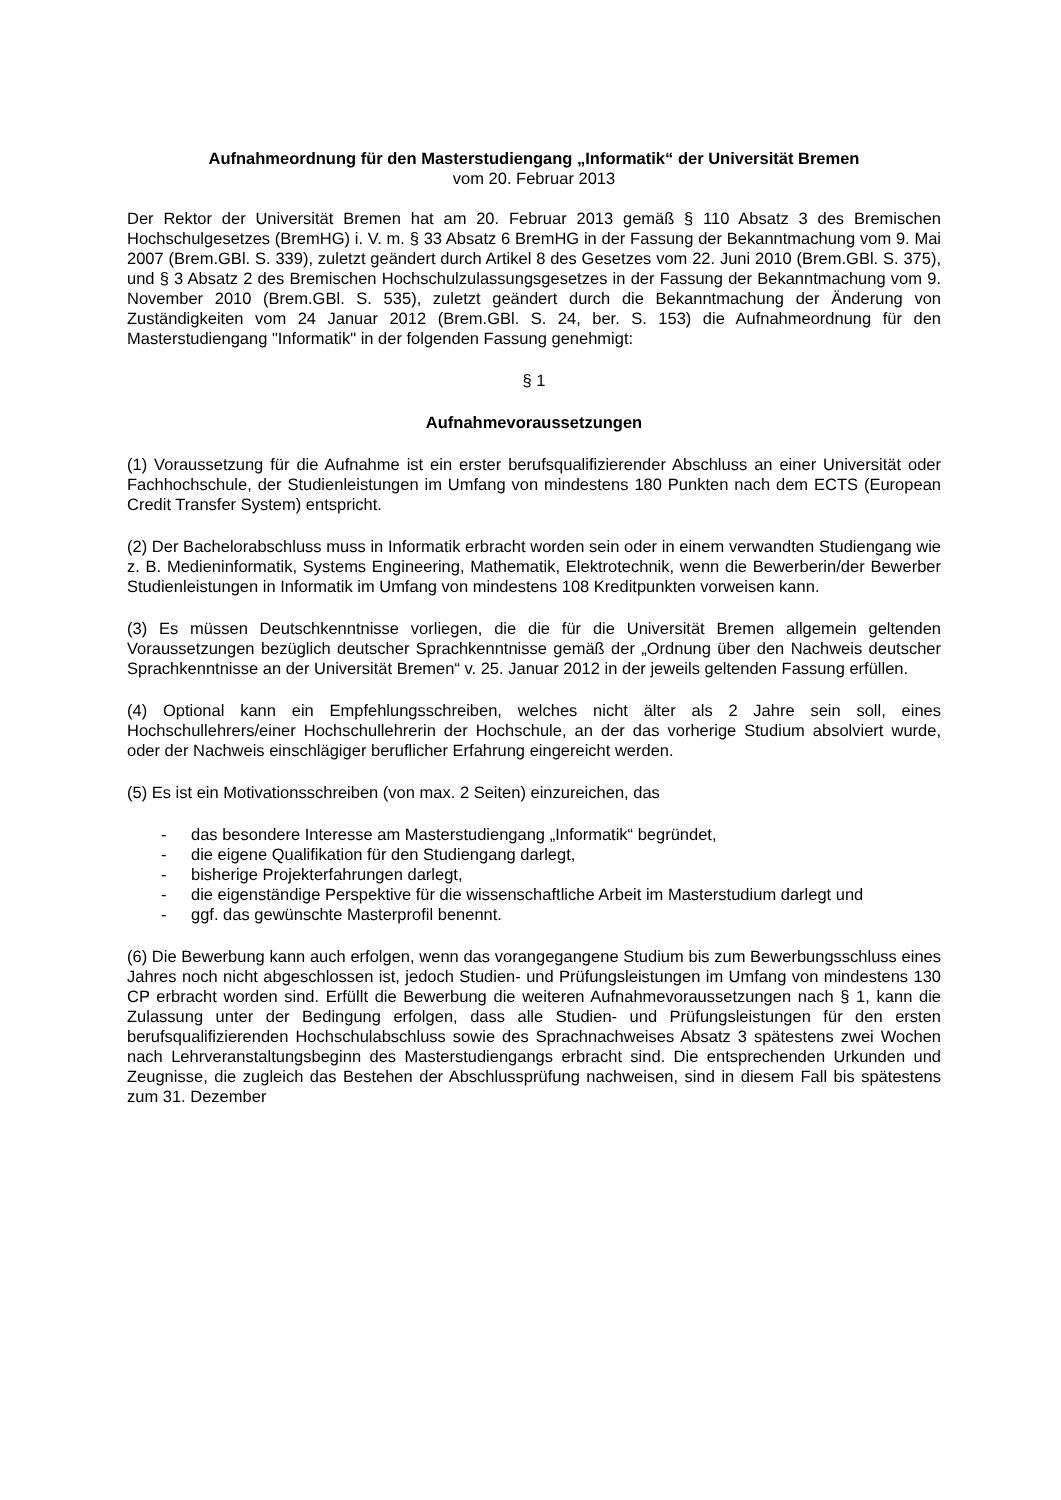Aufnahmeordnung für den Masterstudiengang „Informatik“ der Universität Bremen
vom 20. Februar 2013
Der Rektor der Universität Bremen hat am 20. Februar 2013 gemäß § 110 Absatz 3 des Bremischen Hochschulgesetzes (BremHG) i. V. m. § 33 Absatz 6 BremHG in der Fassung der Bekanntmachung vom 9. Mai 2007 (Brem.GBl. S. 339), zuletzt geändert durch Artikel 8 des Gesetzes vom 22. Juni 2010 (Brem.GBl. S. 375), und § 3 Absatz 2 des Bremischen Hochschulzulassungsgesetzes in der Fassung der Bekanntmachung vom 9. November 2010 (Brem.GBl. S. 535), zuletzt geändert durch die Bekanntmachung der Änderung von Zuständigkeiten vom 24 Januar 2012 (Brem.GBl. S. 24, ber. S. 153) die Aufnahmeordnung für den Masterstudiengang "Informatik" in der folgenden Fassung genehmigt:
§ 1
Aufnahmevoraussetzungen
(1) Voraussetzung für die Aufnahme ist ein erster berufsqualifizierender Abschluss an einer Universität oder Fachhochschule, der Studienleistungen im Umfang von mindestens 180 Punkten nach dem ECTS (European Credit Transfer System) entspricht.
(2) Der Bachelorabschluss muss in Informatik erbracht worden sein oder in einem verwandten Studiengang wie z. B. Medieninformatik, Systems Engineering, Mathematik, Elektrotechnik, wenn die Bewerberin/der Bewerber Studienleistungen in Informatik im Umfang von mindestens 108 Kreditpunkten vorweisen kann.
(3) Es müssen Deutschkenntnisse vorliegen, die die für die Universität Bremen allgemein geltenden Voraussetzungen bezüglich deutscher Sprachkenntnisse gemäß der „Ordnung über den Nachweis deutscher Sprachkenntnisse an der Universität Bremen“ v. 25. Januar 2012 in der jeweils geltenden Fassung erfüllen.
(4) Optional kann ein Empfehlungsschreiben, welches nicht älter als 2 Jahre sein soll, eines Hochschullehrers/einer Hochschullehrerin der Hochschule, an der das vorherige Studium absolviert wurde, oder der Nachweis einschlägiger beruflicher Erfahrung eingereicht werden.
(5) Es ist ein Motivationsschreiben (von max. 2 Seiten) einzureichen, das
- das besondere Interesse am Masterstudiengang „Informatik“ begründet,
- die eigene Qualifikation für den Studiengang darlegt,
- bisherige Projekterfahrungen darlegt,
- die eigenständige Perspektive für die wissenschaftliche Arbeit im Masterstudium darlegt und
- ggf. das gewünschte Masterprofil benennt.
(6) Die Bewerbung kann auch erfolgen, wenn das vorangegangene Studium bis zum Bewerbungsschluss eines Jahres noch nicht abgeschlossen ist, jedoch Studien- und Prüfungsleistungen im Umfang von mindestens 130 CP erbracht worden sind. Erfüllt die Bewerbung die weiteren Aufnahmevoraussetzungen nach § 1, kann die Zulassung unter der Bedingung erfolgen, dass alle Studien- und Prüfungsleistungen für den ersten berufsqualifizierenden Hochschulabschluss sowie des Sprachnachweises Absatz 3 spätestens zwei Wochen nach Lehrveranstaltungsbeginn des Masterstudiengangs erbracht sind. Die entsprechenden Urkunden und Zeugnisse, die zugleich das Bestehen der Abschlussprüfung nachweisen, sind in diesem Fall bis spätestens zum 31. Dezember